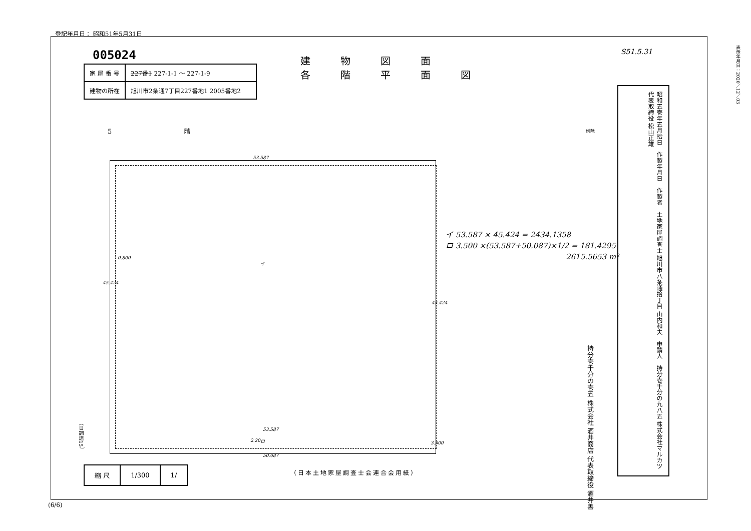登記年月日： 昭和51年5月31日
表示年月日：2020／12／03
005024
建物図面
各階平面図
S51.5.31
| 家 屋 番 号 | 227番1 227-1-1 ～ 227-1-9 |
| 建物の所在 | 旭川市2条通7丁目227番地1 2005番地2 |
5 階
53.587
53.587
50.087
45.424
45.424
0.800
2.20 3.500
イ
ロ
イ 53.587 × 45.424 = 2434.1358
ロ 3.500 ×(53.587+50.087)×1/2 = 181.4295
2615.5653 m²
（日調連15）
昭和五壱年五月拾日　作製年月日　作製者　土地家屋調査士 旭川市八条通拾丁目 山内和夫　申請人　持分壱千分の九八五 株式会社マルカツ 代表取締役 松山正雄
持分壱千分の壱五 株式会社 酒井商店 代表取締役 酒井善
削除
| 縮 尺 | 1/300 | 1/ |
（日本土地家屋調査士会連合会用紙）
(6/6)